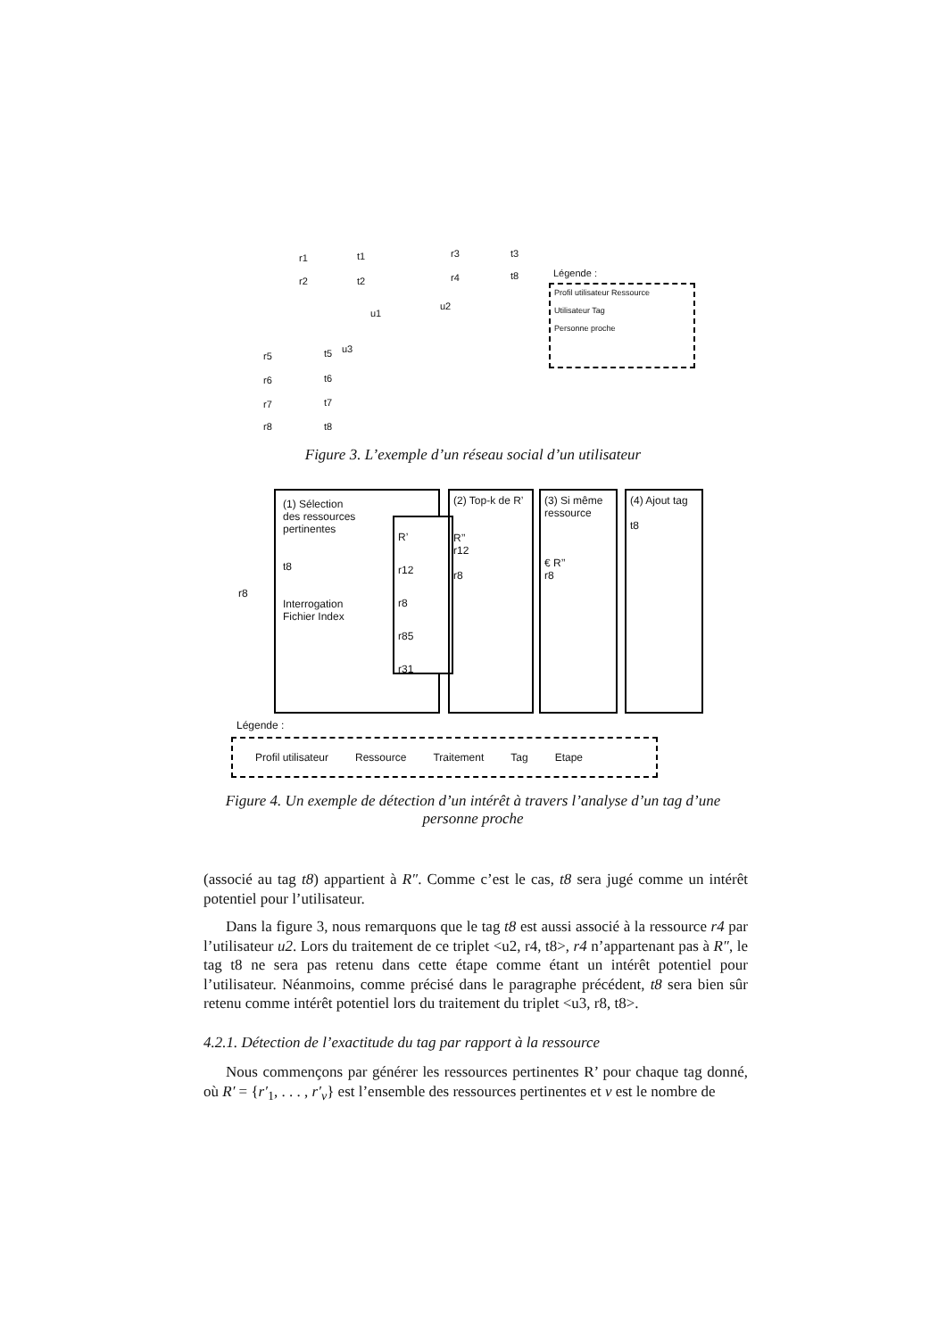r1 t1
r2 t2
r3 t3
r4 t8
u1
u2
u3
r5 t5
r6 t6
r7 t7
r8 t8
Légende :
Profil utilisateur Ressource
Utilisateur Tag
Personne proche
Figure 3. L’exemple d’un réseau social d’un utilisateur
r8
(1) Sélection
des ressources
pertinentes
t8
Interrogation
Fichier Index
R’
r12
r8
r85
r31
(2) Top-k de R’
R’’
r12
r8
(3) Si même ressource
€ R’’
r8
(4) Ajout tag
t8
Légende :
Profil utilisateur Ressource Traitement Tag Etape
Figure 4. Un exemple de détection d’un intérêt à travers l’analyse d’un tag d’une personne proche
(associé au tag t8) appartient à R″. Comme c’est le cas, t8 sera jugé comme un intérêt potentiel pour l’utilisateur.
Dans la figure 3, nous remarquons que le tag t8 est aussi associé à la ressource r4 par l’utilisateur u2. Lors du traitement de ce triplet <u2, r4, t8>, r4 n’appartenant pas à R″, le tag t8 ne sera pas retenu dans cette étape comme étant un intérêt potentiel pour l’utilisateur. Néanmoins, comme précisé dans le paragraphe précédent, t8 sera bien sûr retenu comme intérêt potentiel lors du traitement du triplet <u3, r8, t8>.
4.2.1. Détection de l’exactitude du tag par rapport à la ressource
Nous commençons par générer les ressources pertinentes R’ pour chaque tag donné, où R′ = {r′<sub>1</sub>, . . . , r′<sub>v</sub>} est l’ensemble des ressources pertinentes et v est le nombre de